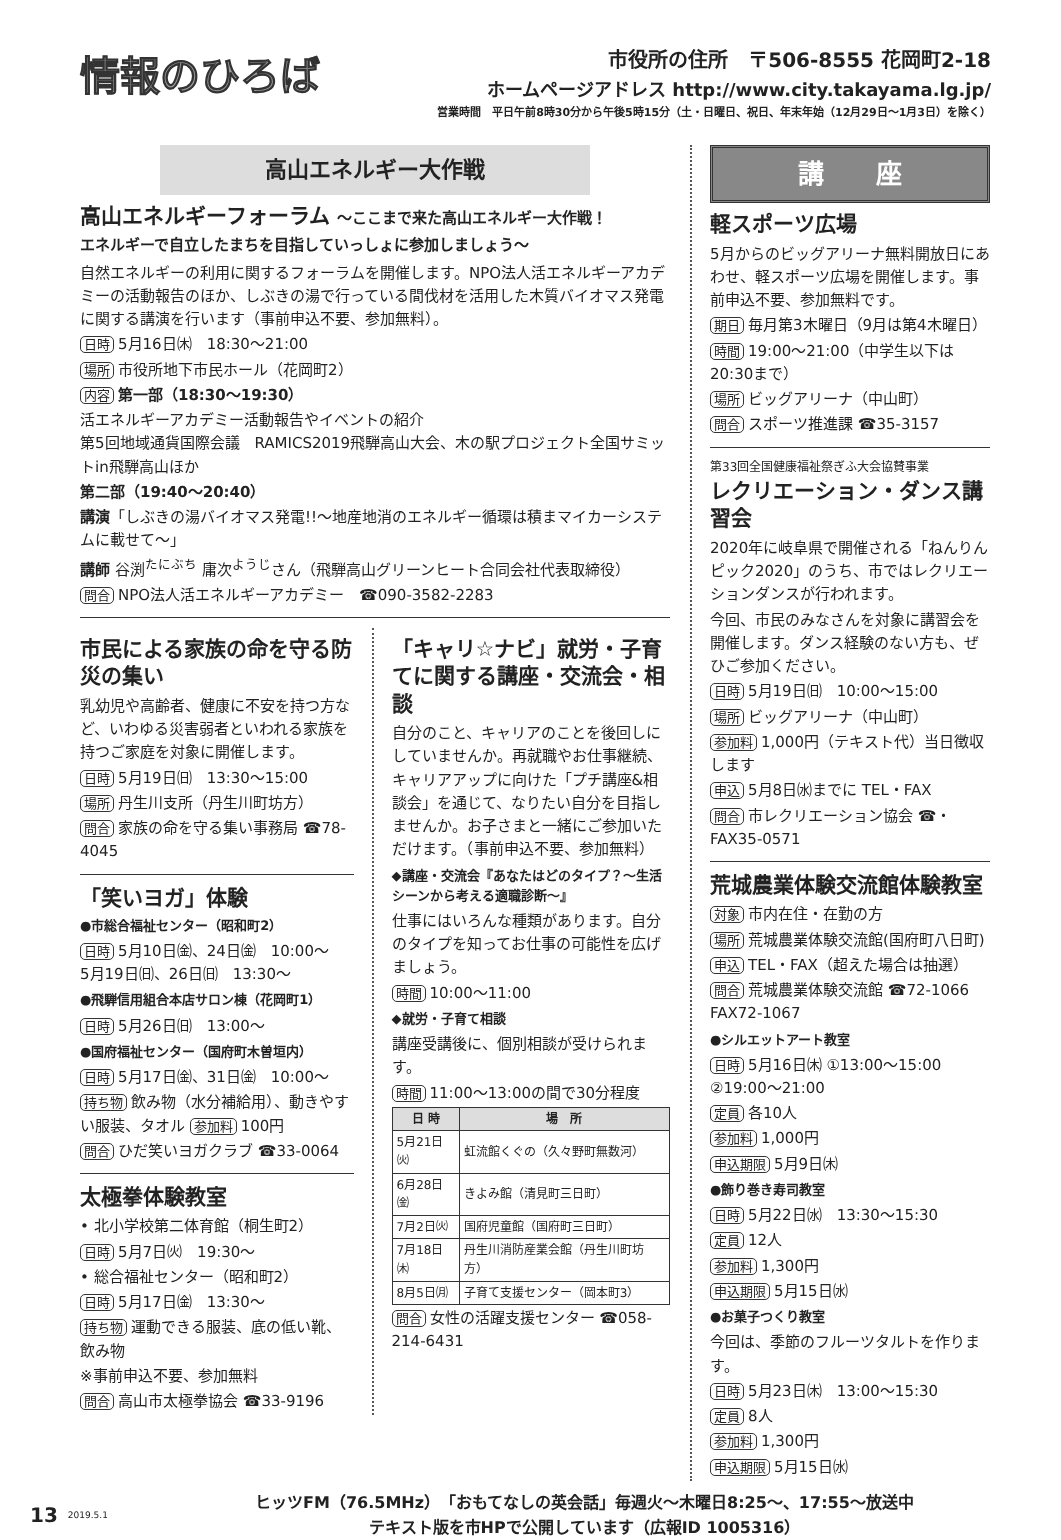情報のひろば
市役所の住所　〒506-8555 花岡町2-18
ホームページアドレス http://www.city.takayama.lg.jp/
営業時間　平日午前8時30分から午後5時15分（土・日曜日、祝日、年末年始（12月29日～1月3日）を除く）
高山エネルギー大作戦
高山エネルギーフォーラム ～ここまで来た高山エネルギー大作戦！
エネルギーで自立したまちを目指していっしょに参加しましょう～
自然エネルギーの利用に関するフォーラムを開催します。NPO法人活エネルギーアカデミーの活動報告のほか、しぶきの湯で行っている間伐材を活用した木質バイオマス発電に関する講演を行います（事前申込不要、参加無料）。
日時 5月16日㈭　18:30～21:00
場所 市役所地下市民ホール（花岡町2）
内容 第一部（18:30～19:30）
活エネルギーアカデミー活動報告やイベントの紹介
第5回地域通貨国際会議　RAMICS2019飛騨高山大会、木の駅プロジェクト全国サミットin飛騨高山ほか
第二部（19:40～20:40）
講演「しぶきの湯バイオマス発電!!～地産地消のエネルギー循環は積まマイカーシステムに載せて～」
講師 谷渕<sup>たにぶち</sup> 庸次<sup>ようじ</sup>さん（飛騨高山グリーンヒート合同会社代表取締役）
問合 NPO法人活エネルギーアカデミー　☎090-3582-2283
市民による家族の命を守る防災の集い
乳幼児や高齢者、健康に不安を持つ方など、いわゆる災害弱者といわれる家族を持つご家庭を対象に開催します。
日時 5月19日㈰　13:30～15:00
場所 丹生川支所（丹生川町坊方）
問合 家族の命を守る集い事務局 ☎78-4045
「笑いヨガ」体験
●市総合福祉センター（昭和町2）
日時 5月10日㈮、24日㈮　10:00～
5月19日㈰、26日㈰　13:30～
●飛騨信用組合本店サロン棟（花岡町1）
日時 5月26日㈰　13:00～
●国府福祉センター（国府町木曽垣内）
日時 5月17日㈮、31日㈮　10:00～
持ち物 飲み物（水分補給用）、動きやすい服装、タオル 参加料 100円
問合 ひだ笑いヨガクラブ ☎33-0064
太極拳体験教室
• 北小学校第二体育館（桐生町2）
日時 5月7日㈫　19:30～
• 総合福祉センター（昭和町2）
日時 5月17日㈮　13:30～
持ち物 運動できる服装、底の低い靴、飲み物
※事前申込不要、参加無料
問合 高山市太極拳協会 ☎33-9196
「キャリ☆ナビ」就労・子育てに関する講座・交流会・相談
自分のこと、キャリアのことを後回しにしていませんか。再就職やお仕事継続、キャリアアップに向けた「プチ講座&相談会」を通じて、なりたい自分を目指しませんか。お子さまと一緒にご参加いただけます。（事前申込不要、参加無料）
◆講座・交流会『あなたはどのタイプ？～生活シーンから考える適職診断～』
仕事にはいろんな種類があります。自分のタイプを知ってお仕事の可能性を広げましょう。
時間 10:00～11:00
◆就労・子育て相談
講座受講後に、個別相談が受けられます。
時間 11:00～13:00の間で30分程度
| 日 時 | 場 所 |
| --- | --- |
| 5月21日㈫ | 虹流館くぐの（久々野町無数河） |
| 6月28日㈮ | きよみ館（清見町三日町） |
| 7月2日㈫ | 国府児童館（国府町三日町） |
| 7月18日㈭ | 丹生川消防産業会館（丹生川町坊方） |
| 8月5日㈪ | 子育て支援センター（岡本町3） |
問合 女性の活躍支援センター ☎058-214-6431
講　　座
軽スポーツ広場
5月からのビッグアリーナ無料開放日にあわせ、軽スポーツ広場を開催します。事前申込不要、参加無料です。
期日 毎月第3木曜日（9月は第4木曜日）
時間 19:00～21:00（中学生以下は20:30まで）
場所 ビッグアリーナ（中山町）
問合 スポーツ推進課 ☎35-3157
第33回全国健康福祉祭ぎふ大会協賛事業
レクリエーション・ダンス講習会
2020年に岐阜県で開催される「ねんりんピック2020」のうち、市ではレクリエーションダンスが行われます。
今回、市民のみなさんを対象に講習会を開催します。ダンス経験のない方も、ぜひご参加ください。
日時 5月19日㈰　10:00～15:00
場所 ビッグアリーナ（中山町）
参加料 1,000円（テキスト代）当日徴収します
申込 5月8日㈬までに TEL・FAX
問合 市レクリエーション協会 ☎・FAX35-0571
荒城農業体験交流館体験教室
対象 市内在住・在勤の方
場所 荒城農業体験交流館(国府町八日町)
申込 TEL・FAX（超えた場合は抽選）
問合 荒城農業体験交流館 ☎72-1066 FAX72-1067
●シルエットアート教室
日時 5月16日㈭ ①13:00～15:00 ②19:00～21:00
定員 各10人
参加料 1,000円
申込期限 5月9日㈭
●飾り巻き寿司教室
日時 5月22日㈬　13:30～15:30
定員 12人
参加料 1,300円
申込期限 5月15日㈬
●お菓子つくり教室
今回は、季節のフルーツタルトを作ります。
日時 5月23日㈭　13:00～15:30
定員 8人
参加料 1,300円
申込期限 5月15日㈬
13 2019.5.1
ヒッツFM（76.5MHz）「おもてなしの英会話」毎週火～木曜日8:25～、17:55～放送中
テキスト版を市HPで公開しています（広報ID 1005316）